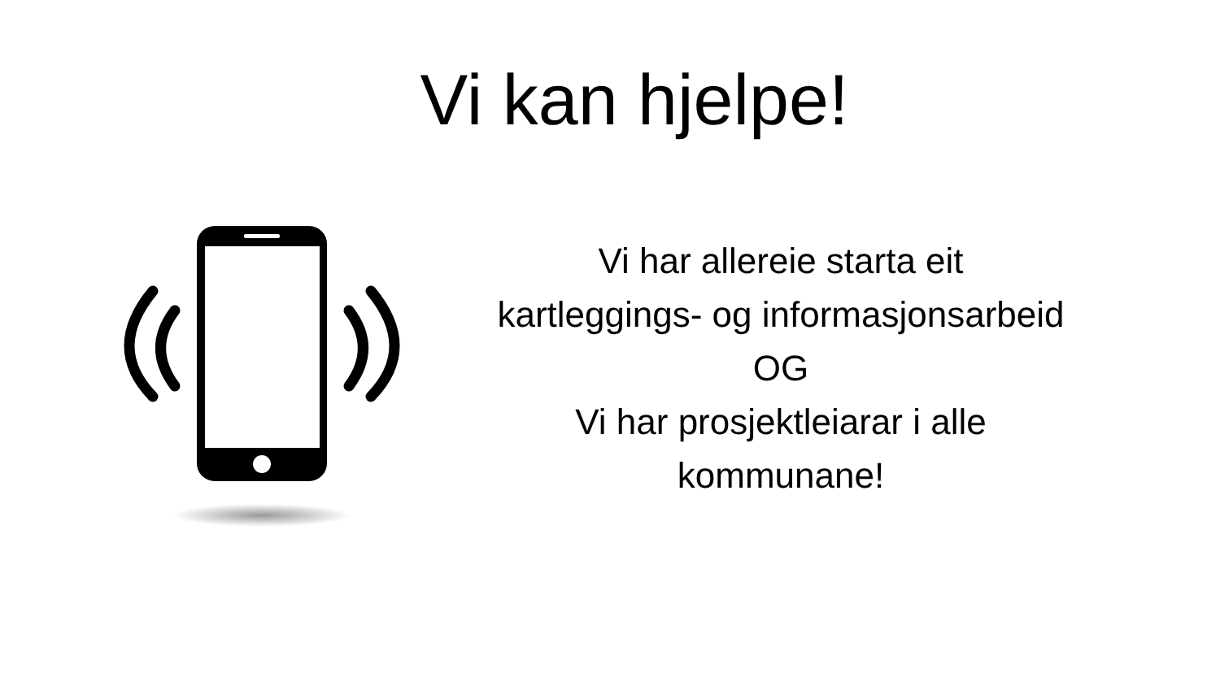Vi kan hjelpe!
Vi har allereie starta eit
kartleggings- og informasjonsarbeid
OG
Vi har prosjektleiarar i alle
kommunane!